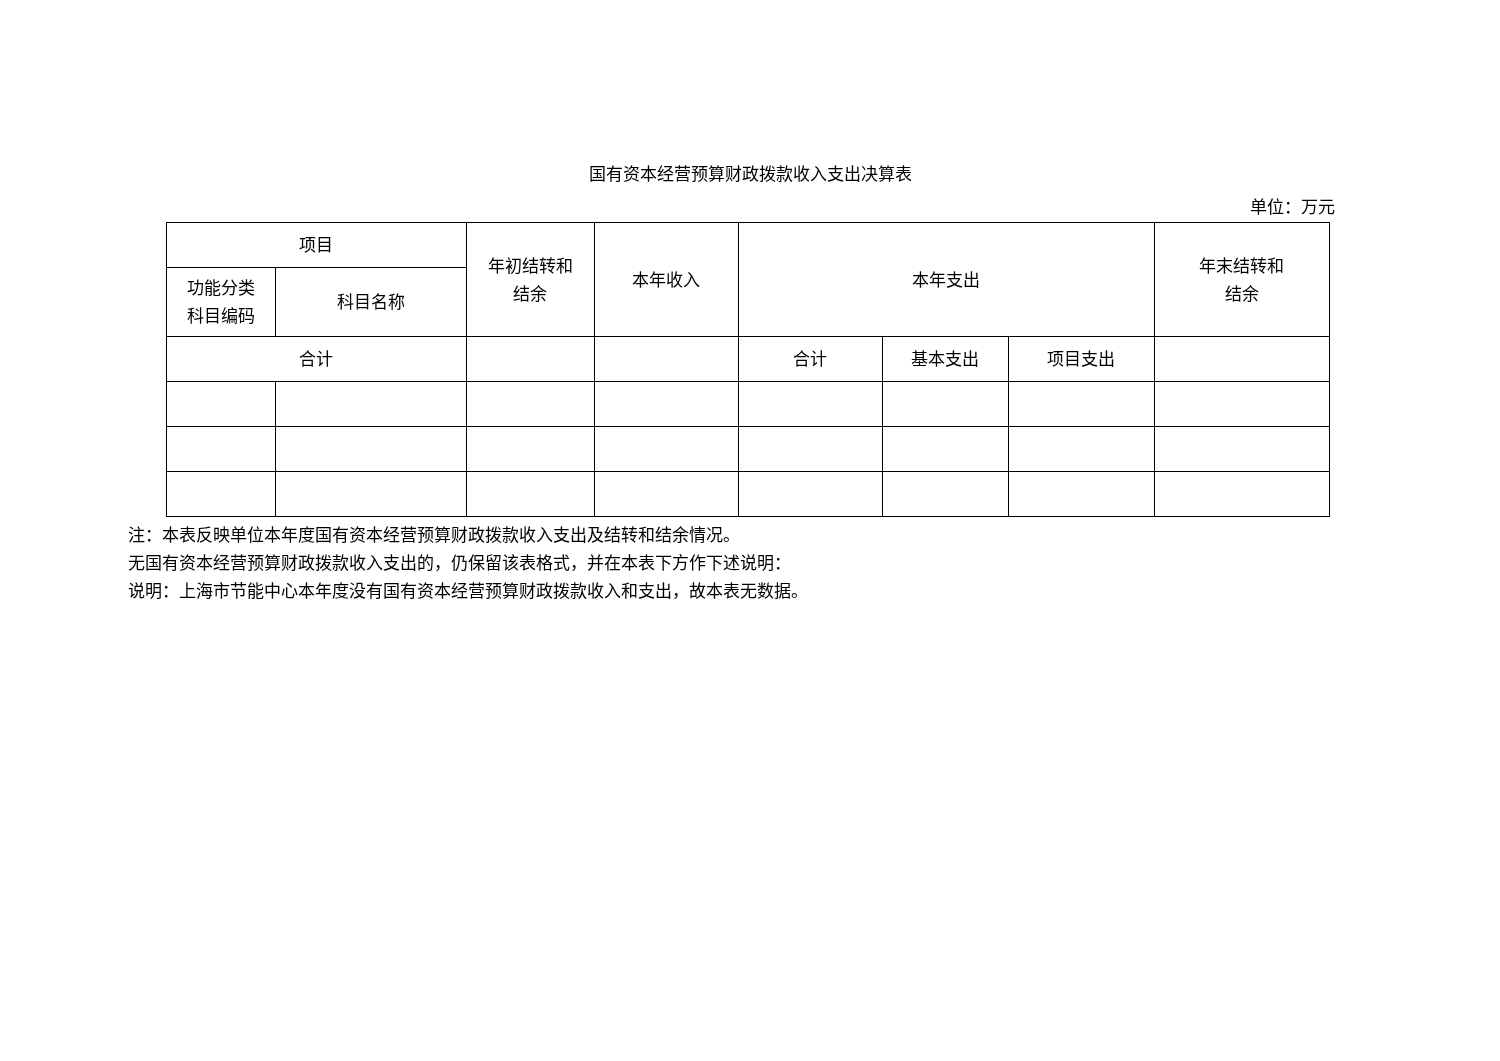国有资本经营预算财政拨款收入支出决算表
单位：万元
| 项目 | | 年初结转和 结余 | 本年收入 | 本年支出 | | | 年末结转和 结余 |
| --- | --- | --- | --- | --- | --- | --- | --- |
| 功能分类 科目编码 | 科目名称 | | | | | | |
| 合计 | | | | 合计 | 基本支出 | 项目支出 | |
注：本表反映单位本年度国有资本经营预算财政拨款收入支出及结转和结余情况。
无国有资本经营预算财政拨款收入支出的，仍保留该表格式，并在本表下方作下述说明：
说明：上海市节能中心本年度没有国有资本经营预算财政拨款收入和支出，故本表无数据。